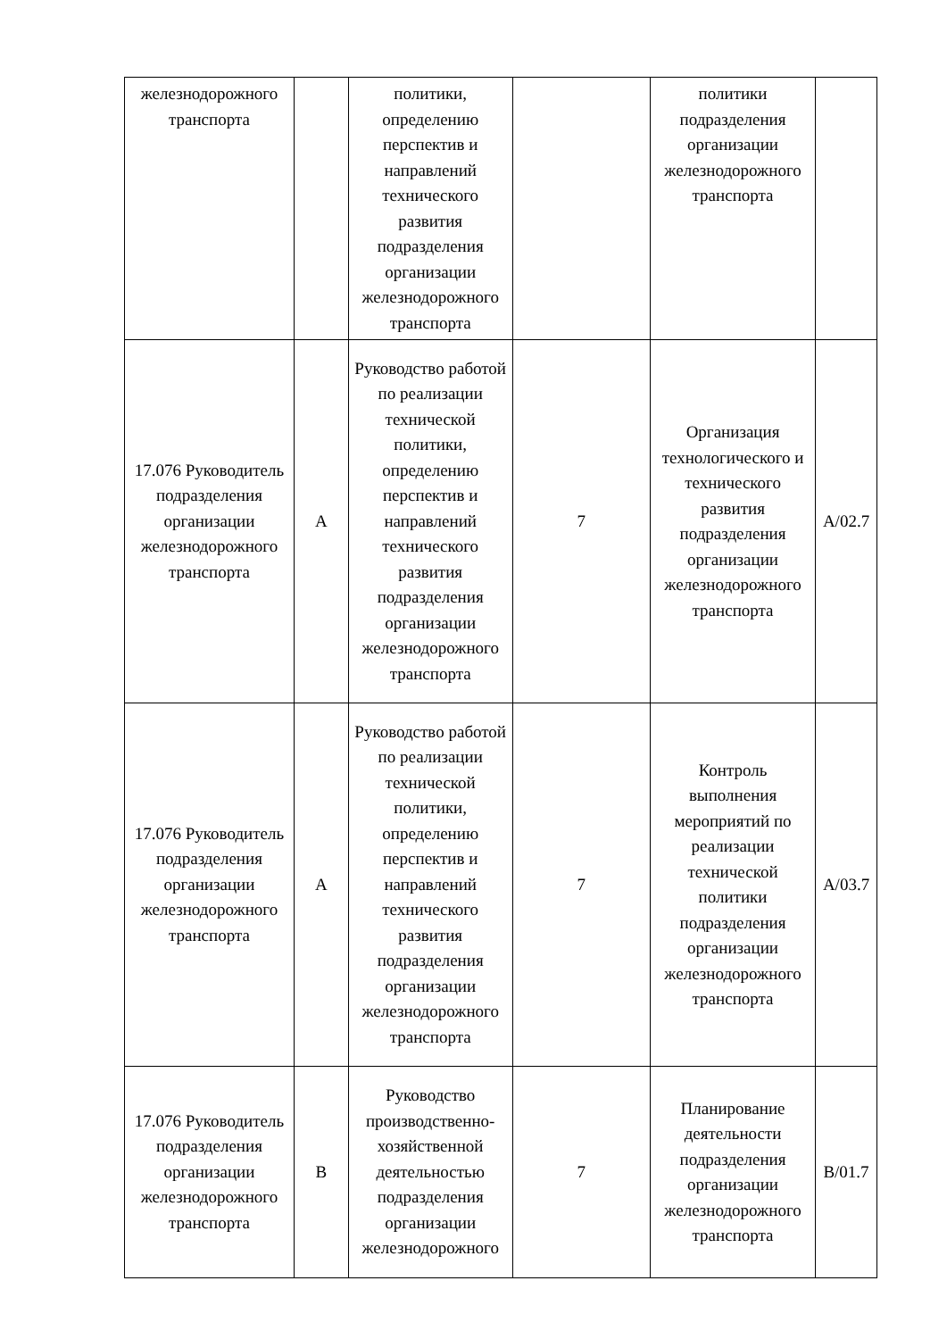| железнодорожного транспорта | | политики, определению перспектив и направлений технического развития подразделения организации железнодорожного транспорта | | политики подразделения организации железнодорожного транспорта | |
| 17.076 Руководитель подразделения организации железнодорожного транспорта | A | Руководство работой по реализации технической политики, определению перспектив и направлений технического развития подразделения организации железнодорожного транспорта | 7 | Организация технологического и технического развития подразделения организации железнодорожного транспорта | A/02.7 |
| 17.076 Руководитель подразделения организации железнодорожного транспорта | A | Руководство работой по реализации технической политики, определению перспектив и направлений технического развития подразделения организации железнодорожного транспорта | 7 | Контроль выполнения мероприятий по реализации технической политики подразделения организации железнодорожного транспорта | A/03.7 |
| 17.076 Руководитель подразделения организации железнодорожного транспорта | B | Руководство производственно-хозяйственной деятельностью подразделения организации железнодорожного | 7 | Планирование деятельности подразделения организации железнодорожного транспорта | B/01.7 |